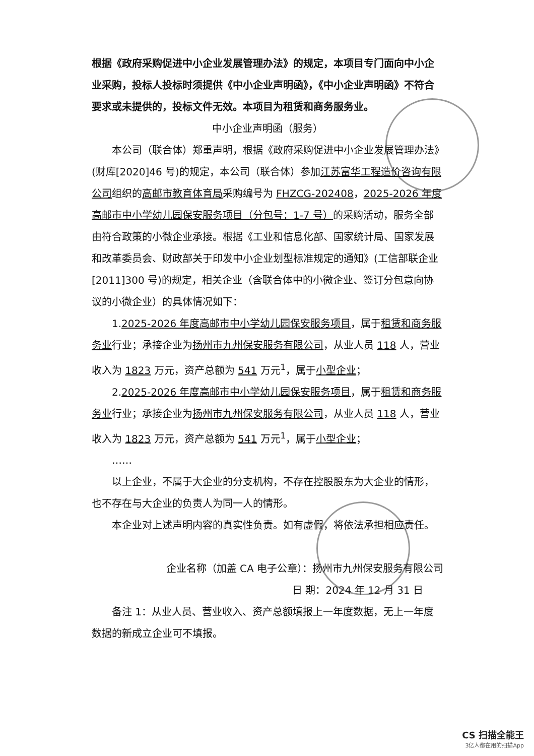根据《政府采购促进中小企业发展管理办法》的规定，本项目专门面向中小企业采购，投标人投标时须提供《中小企业声明函》，《中小企业声明函》不符合要求或未提供的，投标文件无效。本项目为租赁和商务服务业。
中小企业声明函（服务）
本公司（联合体）郑重声明，根据《政府采购促进中小企业发展管理办法》(财库[2020]46 号)的规定，本公司（联合体）参加江苏富华工程造价咨询有限公司组织的高邮市教育体育局采购编号为 FHZCG-202408，2025-2026 年度高邮市中小学幼儿园保安服务项目（分包号：1-7 号）的采购活动，服务全部由符合政策的小微企业承接。根据《工业和信息化部、国家统计局、国家发展和改革委员会、财政部关于印发中小企业划型标准规定的通知》(工信部联企业[2011]300 号)的规定，相关企业（含联合体中的小微企业、签订分包意向协议的小微企业）的具体情况如下：
1.2025-2026 年度高邮市中小学幼儿园保安服务项目，属于租赁和商务服务业行业；承接企业为扬州市九州保安服务有限公司，从业人员 118 人，营业收入为 1823 万元，资产总额为 541 万元<sup>1</sup>，属于小型企业；
2.2025-2026 年度高邮市中小学幼儿园保安服务项目，属于租赁和商务服务业行业；承接企业为扬州市九州保安服务有限公司，从业人员 118 人，营业收入为 1823 万元，资产总额为 541 万元<sup>1</sup>，属于小型企业；
……
以上企业，不属于大企业的分支机构，不存在控股股东为大企业的情形，也不存在与大企业的负责人为同一人的情形。
本企业对上述声明内容的真实性负责。如有虚假，将依法承担相应责任。
企业名称（加盖 CA 电子公章）：扬州市九州保安服务有限公司
日 期：2024 年 12 月 31 日
备注 1：从业人员、营业收入、资产总额填报上一年度数据，无上一年度数据的新成立企业可不填报。
CS 扫描全能王
3亿人都在用的扫描App